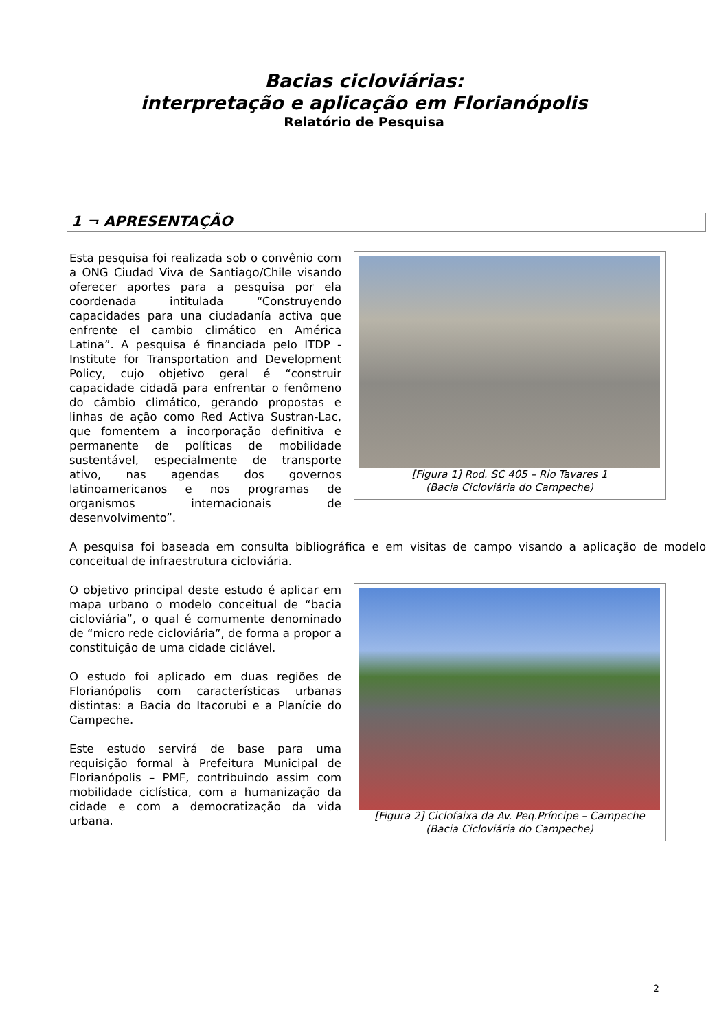Bacias cicloviárias:
interpretação e aplicação em Florianópolis
Relatório de Pesquisa
1 ¬ APRESENTAÇÃO
Esta pesquisa foi realizada sob o convênio com a ONG Ciudad Viva de Santiago/Chile visando oferecer aportes para a pesquisa por ela coordenada intitulada “Construyendo capacidades para una ciudadanía activa que enfrente el cambio climático en América Latina”. A pesquisa é financiada pelo ITDP - Institute for Transportation and Development Policy, cujo objetivo geral é “construir capacidade cidadã para enfrentar o fenômeno do câmbio climático, gerando propostas e linhas de ação como Red Activa Sustran-Lac, que fomentem a incorporação definitiva e permanente de políticas de mobilidade sustentável, especialmente de transporte ativo, nas agendas dos governos latinoamericanos e nos programas de organismos internacionais de desenvolvimento”.
[Figura 1] Rod. SC 405 – Rio Tavares 1
(Bacia Cicloviária do Campeche)
A pesquisa foi baseada em consulta bibliográfica e em visitas de campo visando a aplicação de modelo conceitual de infraestrutura cicloviária.
O objetivo principal deste estudo é aplicar em mapa urbano o modelo conceitual de “bacia cicloviária”, o qual é comumente denominado de “micro rede cicloviária”, de forma a propor a constituição de uma cidade ciclável.
O estudo foi aplicado em duas regiões de Florianópolis com características urbanas distintas: a Bacia do Itacorubi e a Planície do Campeche.
Este estudo servirá de base para uma requisição formal à Prefeitura Municipal de Florianópolis – PMF, contribuindo assim com mobilidade ciclística, com a humanização da cidade e com a democratização da vida urbana.
[Figura 2] Ciclofaixa da Av. Peq.Príncipe – Campeche
(Bacia Cicloviária do Campeche)
2